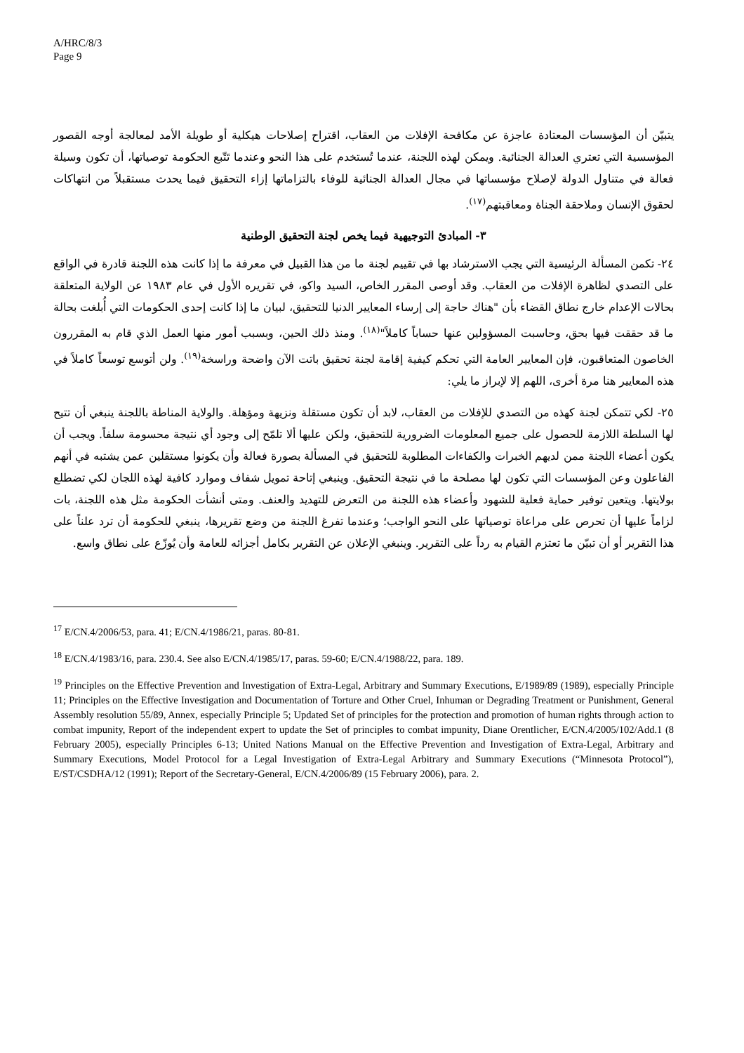A/HRC/8/3
Page 9
يتبيّن أن المؤسسات المعتادة عاجزة عن مكافحة الإفلات من العقاب، اقتراح إصلاحات هيكلية أو طويلة الأمد لمعالجة أوجه القصور المؤسسية التي تعتري العدالة الجنائية. ويمكن لهذه اللجنة، عندما تُستخدم على هذا النحو وعندما تَتّبع الحكومة توصياتها، أن تكون وسيلة فعالة في متناول الدولة لإصلاح مؤسساتها في مجال العدالة الجنائية للوفاء بالتزاماتها إزاء التحقيق فيما يحدث مستقبلاً من انتهاكات لحقوق الإنسان وملاحقة الجناة ومعاقبتهم<sup>(١٧)</sup>.
٣- المبادئ التوجيهية فيما يخص لجنة التحقيق الوطنية
٢٤- تكمن المسألة الرئيسية التي يجب الاسترشاد بها في تقييم لجنة ما من هذا القبيل في معرفة ما إذا كانت هذه اللجنة قادرة في الواقع على التصدي لظاهرة الإفلات من العقاب. وقد أوصى المقرر الخاص، السيد واكو، في تقريره الأول في عام ١٩٨٣ عن الولاية المتعلقة بحالات الإعدام خارج نطاق القضاء بأن "هناك حاجة إلى إرساء المعايير الدنيا للتحقيق، لبيان ما إذا كانت إحدى الحكومات التي أُبلغت بحالة ما قد حققت فيها بحق، وحاسبت المسؤولين عنها حساباً كاملاً"<sup>(١٨)</sup>. ومنذ ذلك الحين، وبسبب أمور منها العمل الذي قام به المقررون الخاصون المتعاقبون، فإن المعايير العامة التي تحكم كيفية إقامة لجنة تحقيق باتت الآن واضحة وراسخة<sup>(١٩)</sup>. ولن أتوسع توسعاً كاملاً في هذه المعايير هنا مرة أخرى، اللهم إلا لإبراز ما يلي:
٢٥- لكي تتمكن لجنة كهذه من التصدي للإفلات من العقاب، لابد أن تكون مستقلة ونزيهة ومؤهلة. والولاية المناطة باللجنة ينبغي أن تتيح لها السلطة اللازمة للحصول على جميع المعلومات الضرورية للتحقيق، ولكن عليها ألا تلمّح إلى وجود أي نتيجة محسومة سلفاً. ويجب أن يكون أعضاء اللجنة ممن لديهم الخبرات والكفاءات المطلوبة للتحقيق في المسألة بصورة فعالة وأن يكونوا مستقلين عمن يشتبه في أنهم الفاعلون وعن المؤسسات التي تكون لها مصلحة ما في نتيجة التحقيق. وينبغي إتاحة تمويل شفاف وموارد كافية لهذه اللجان لكي تضطلع بولايتها. ويتعين توفير حماية فعلية للشهود وأعضاء هذه اللجنة من التعرض للتهديد والعنف. ومتى أنشأت الحكومة مثل هذه اللجنة، بات لزاماً عليها أن تحرص على مراعاة توصياتها على النحو الواجب؛ وعندما تفرغ اللجنة من وضع تقريرها، ينبغي للحكومة أن ترد علناً على هذا التقرير أو أن تبيّن ما تعتزم القيام به رداً على التقرير. وينبغي الإعلان عن التقرير بكامل أجزائه للعامة وأن يُوزّع على نطاق واسع.
<sup>17</sup> E/CN.4/2006/53, para. 41; E/CN.4/1986/21, paras. 80-81.
<sup>18</sup> E/CN.4/1983/16, para. 230.4. See also E/CN.4/1985/17, paras. 59-60; E/CN.4/1988/22, para. 189.
<sup>19</sup> Principles on the Effective Prevention and Investigation of Extra-Legal, Arbitrary and Summary Executions, E/1989/89 (1989), especially Principle 11; Principles on the Effective Investigation and Documentation of Torture and Other Cruel, Inhuman or Degrading Treatment or Punishment, General Assembly resolution 55/89, Annex, especially Principle 5; Updated Set of principles for the protection and promotion of human rights through action to combat impunity, Report of the independent expert to update the Set of principles to combat impunity, Diane Orentlicher, E/CN.4/2005/102/Add.1 (8 February 2005), especially Principles 6-13; United Nations Manual on the Effective Prevention and Investigation of Extra-Legal, Arbitrary and Summary Executions, Model Protocol for a Legal Investigation of Extra-Legal Arbitrary and Summary Executions (“Minnesota Protocol”), E/ST/CSDHA/12 (1991); Report of the Secretary-General, E/CN.4/2006/89 (15 February 2006), para. 2.